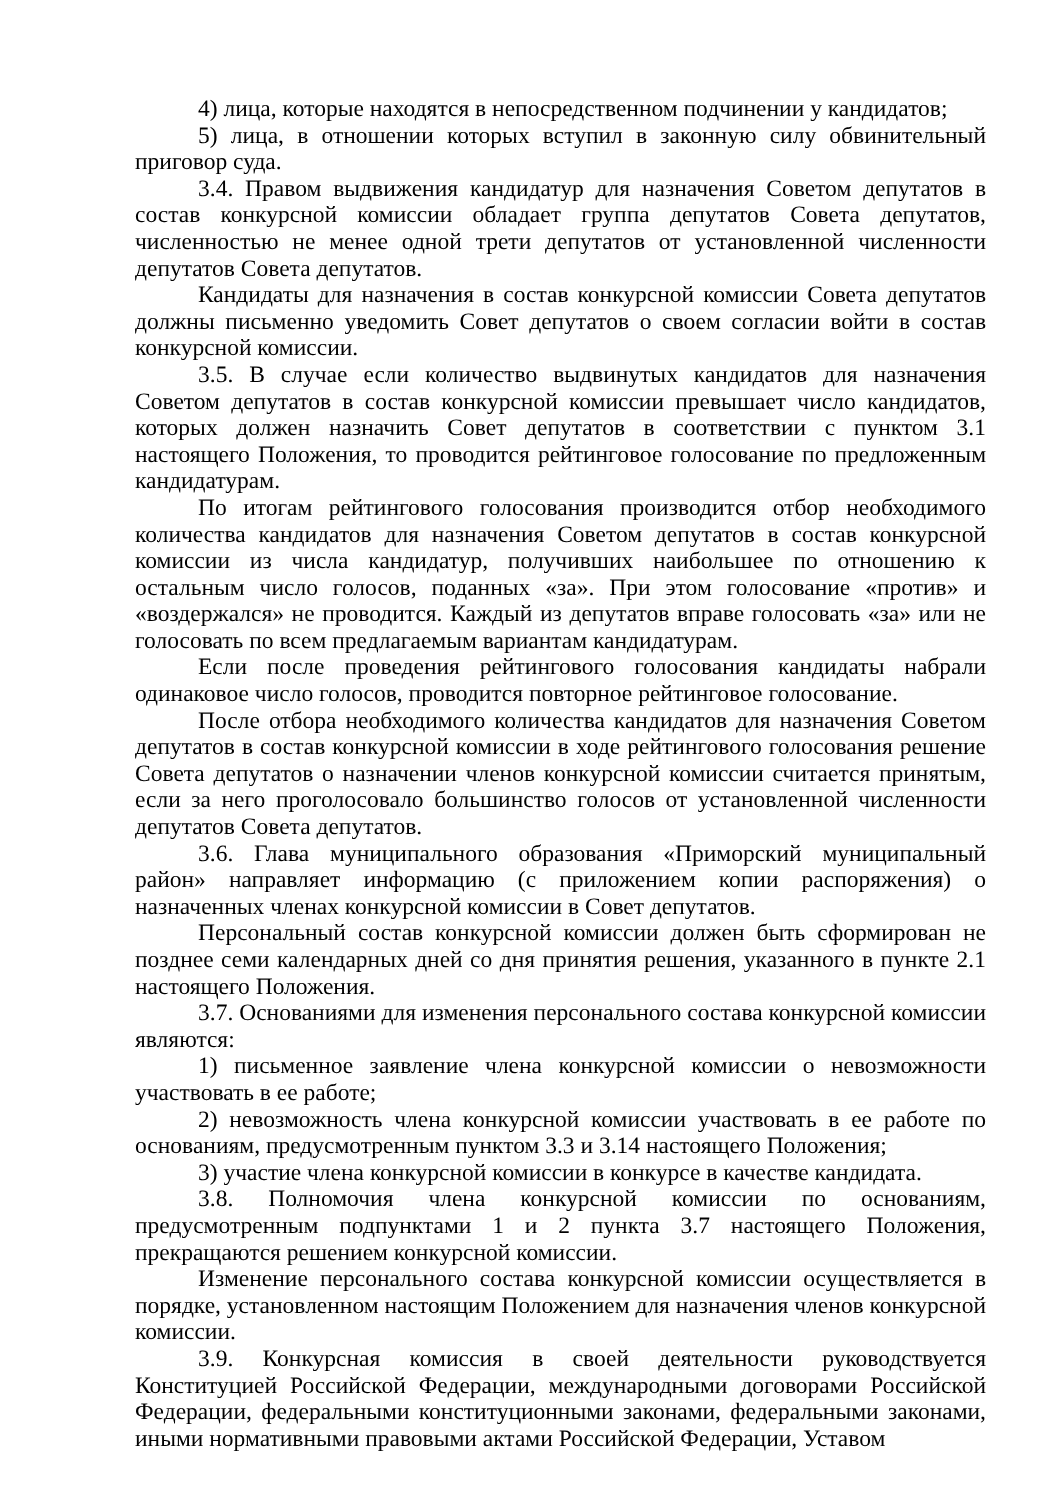4) лица, которые находятся в непосредственном подчинении у кандидатов;
5) лица, в отношении которых вступил в законную силу обвинительный приговор суда.
3.4. Правом выдвижения кандидатур для назначения Советом депутатов в состав конкурсной комиссии обладает группа депутатов Совета депутатов, численностью не менее одной трети депутатов от установленной численности депутатов Совета депутатов.
Кандидаты для назначения в состав конкурсной комиссии Совета депутатов должны письменно уведомить Совет депутатов о своем согласии войти в состав конкурсной комиссии.
3.5. В случае если количество выдвинутых кандидатов для назначения Советом депутатов в состав конкурсной комиссии превышает число кандидатов, которых должен назначить Совет депутатов в соответствии с пунктом 3.1 настоящего Положения, то проводится рейтинговое голосование по предложенным кандидатурам.
По итогам рейтингового голосования производится отбор необходимого количества кандидатов для назначения Советом депутатов в состав конкурсной комиссии из числа кандидатур, получивших наибольшее по отношению к остальным число голосов, поданных «за». При этом голосование «против» и «воздержался» не проводится. Каждый из депутатов вправе голосовать «за» или не голосовать по всем предлагаемым вариантам кандидатурам.
Если после проведения рейтингового голосования кандидаты набрали одинаковое число голосов, проводится повторное рейтинговое голосование.
После отбора необходимого количества кандидатов для назначения Советом депутатов в состав конкурсной комиссии в ходе рейтингового голосования решение Совета депутатов о назначении членов конкурсной комиссии считается принятым, если за него проголосовало большинство голосов от установленной численности депутатов Совета депутатов.
3.6. Глава муниципального образования «Приморский муниципальный район» направляет информацию (с приложением копии распоряжения) о назначенных членах конкурсной комиссии в Совет депутатов.
Персональный состав конкурсной комиссии должен быть сформирован не позднее семи календарных дней со дня принятия решения, указанного в пункте 2.1 настоящего Положения.
3.7. Основаниями для изменения персонального состава конкурсной комиссии являются:
1) письменное заявление члена конкурсной комиссии о невозможности участвовать в ее работе;
2) невозможность члена конкурсной комиссии участвовать в ее работе по основаниям, предусмотренным пунктом 3.3 и 3.14 настоящего Положения;
3) участие члена конкурсной комиссии в конкурсе в качестве кандидата.
3.8. Полномочия члена конкурсной комиссии по основаниям, предусмотренным подпунктами 1 и 2 пункта 3.7 настоящего Положения, прекращаются решением конкурсной комиссии.
Изменение персонального состава конкурсной комиссии осуществляется в порядке, установленном настоящим Положением для назначения членов конкурсной комиссии.
3.9. Конкурсная комиссия в своей деятельности руководствуется Конституцией Российской Федерации, международными договорами Российской Федерации, федеральными конституционными законами, федеральными законами, иными нормативными правовыми актами Российской Федерации, Уставом